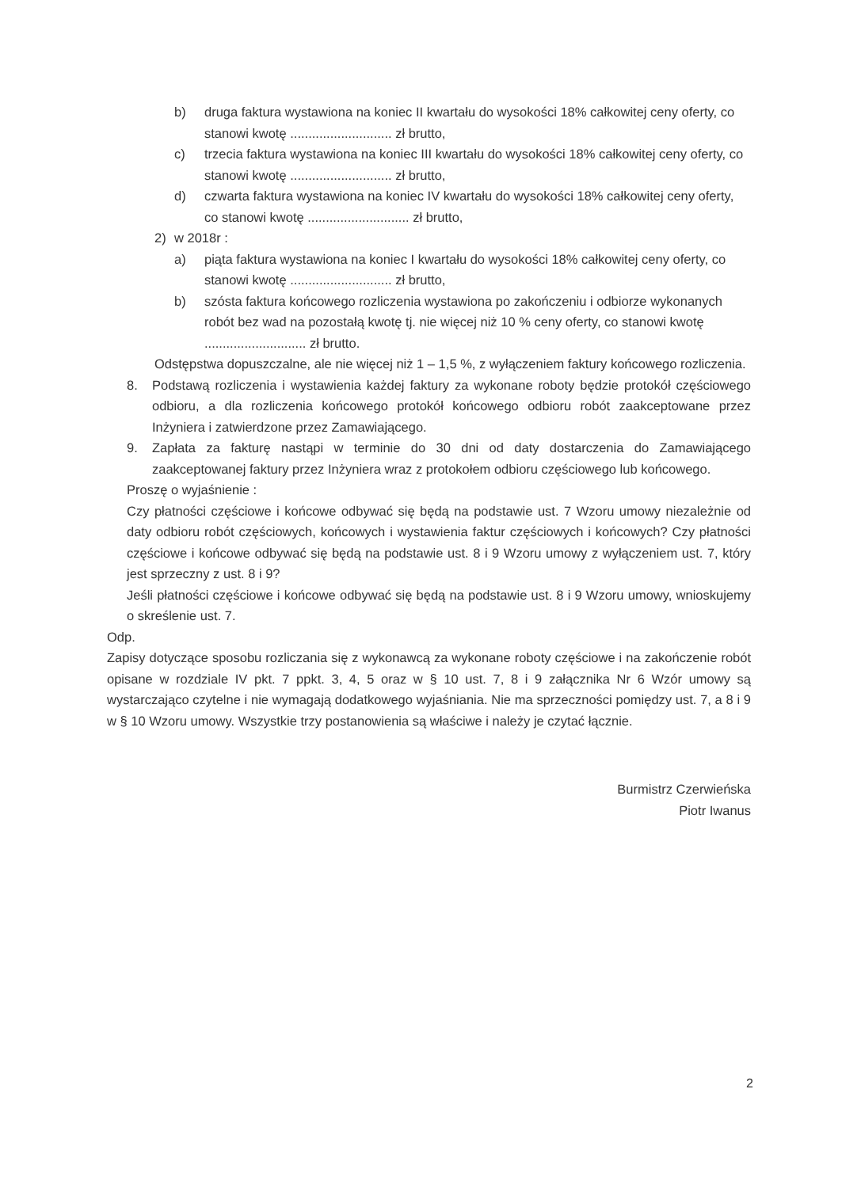b) druga faktura wystawiona na koniec II kwartału do wysokości 18% całkowitej ceny oferty, co stanowi kwotę ............................ zł brutto,
c) trzecia faktura wystawiona na koniec III kwartału do wysokości 18% całkowitej ceny oferty, co stanowi kwotę ............................ zł brutto,
d) czwarta faktura wystawiona na koniec IV kwartału do wysokości 18% całkowitej ceny oferty, co stanowi kwotę ............................ zł brutto,
2) w 2018r :
a) piąta faktura wystawiona na koniec I kwartału do wysokości 18% całkowitej ceny oferty, co stanowi kwotę ............................ zł brutto,
b) szósta faktura końcowego rozliczenia wystawiona po zakończeniu i odbiorze wykonanych robót bez wad na pozostałą kwotę tj. nie więcej niż 10 % ceny oferty, co stanowi kwotę ............................ zł brutto.
Odstępstwa dopuszczalne, ale nie więcej niż 1 – 1,5 %, z wyłączeniem faktury końcowego rozliczenia.
8. Podstawą rozliczenia i wystawienia każdej faktury za wykonane roboty będzie protokół częściowego odbioru, a dla rozliczenia końcowego protokół końcowego odbioru robót zaakceptowane przez Inżyniera i zatwierdzone przez Zamawiającego.
9. Zapłata za fakturę nastąpi w terminie do 30 dni od daty dostarczenia do Zamawiającego zaakceptowanej faktury przez Inżyniera wraz z protokołem odbioru częściowego lub końcowego.
Proszę o wyjaśnienie :
Czy płatności częściowe i końcowe odbywać się będą na podstawie ust. 7 Wzoru umowy niezależnie od daty odbioru robót częściowych, końcowych i wystawienia faktur częściowych i końcowych? Czy płatności częściowe i końcowe odbywać się będą na podstawie ust. 8 i 9 Wzoru umowy z wyłączeniem ust. 7, który jest sprzeczny z ust. 8 i 9?
Jeśli płatności częściowe i końcowe odbywać się będą na podstawie ust. 8 i 9 Wzoru umowy, wnioskujemy o skreślenie ust. 7.
Odp.
Zapisy dotyczące sposobu rozliczania się z wykonawcą za wykonane roboty częściowe i na zakończenie robót opisane w rozdziale IV pkt. 7 ppkt. 3, 4, 5 oraz w § 10 ust. 7, 8 i 9 załącznika Nr 6 Wzór umowy są wystarczająco czytelne i nie wymagają dodatkowego wyjaśniania. Nie ma sprzeczności pomiędzy ust. 7, a 8 i 9 w § 10 Wzoru umowy. Wszystkie trzy postanowienia są właściwe i należy je czytać łącznie.
Burmistrz Czerwieńska
Piotr Iwanus
2